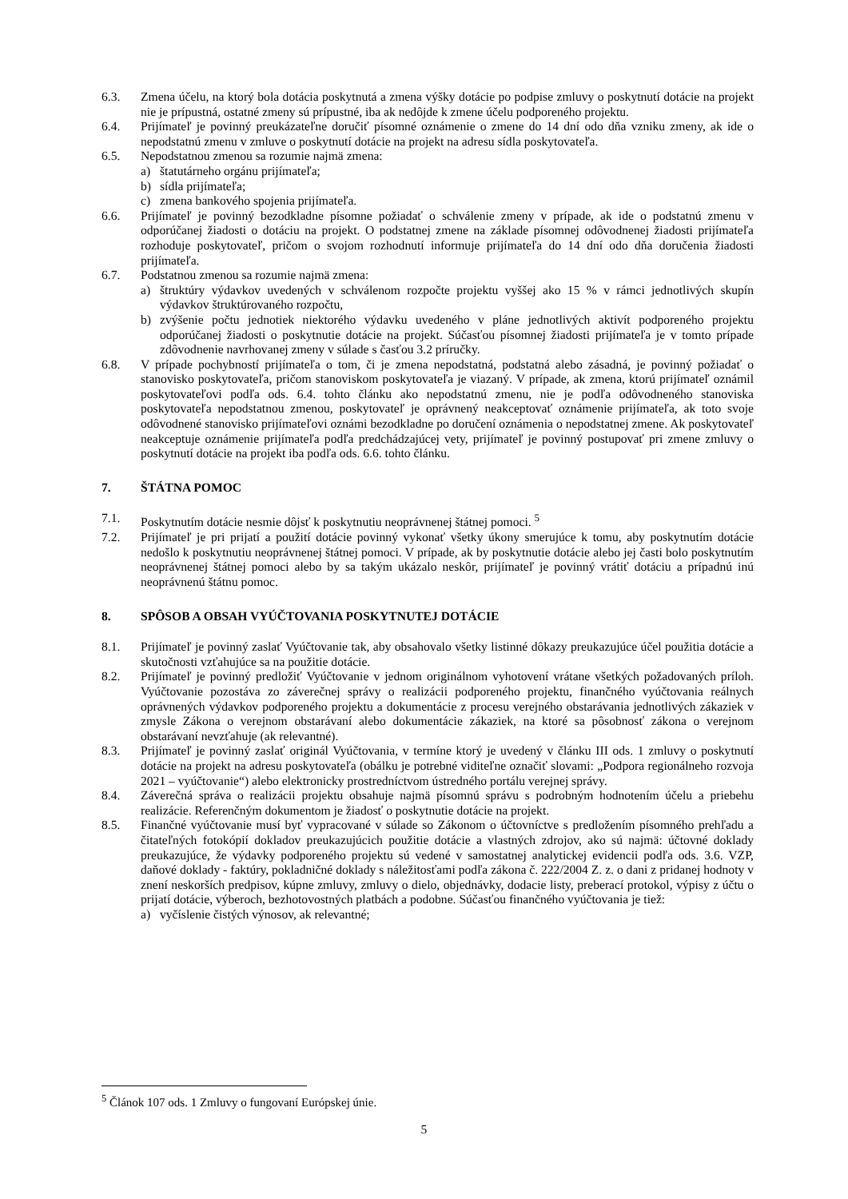6.3. Zmena účelu, na ktorý bola dotácia poskytnutá a zmena výšky dotácie po podpise zmluvy o poskytnutí dotácie na projekt nie je prípustná, ostatné zmeny sú prípustné, iba ak nedôjde k zmene účelu podporeného projektu.
6.4. Prijímateľ je povinný preukázateľne doručiť písomné oznámenie o zmene do 14 dní odo dňa vzniku zmeny, ak ide o nepodstatnú zmenu v zmluve o poskytnutí dotácie na projekt na adresu sídla poskytovateľa.
6.5. Nepodstatnou zmenou sa rozumie najmä zmena:
a) štatutárneho orgánu prijímateľa;
b) sídla prijímateľa;
c) zmena bankového spojenia prijímateľa.
6.6. Prijímateľ je povinný bezodkladne písomne požiadať o schválenie zmeny v prípade, ak ide o podstatnú zmenu v odporúčanej žiadosti o dotáciu na projekt. O podstatnej zmene na základe písomnej odôvodnenej žiadosti prijímateľa rozhoduje poskytovateľ, pričom o svojom rozhodnutí informuje prijímateľa do 14 dní odo dňa doručenia žiadosti prijímateľa.
6.7. Podstatnou zmenou sa rozumie najmä zmena:
a) štruktúry výdavkov uvedených v schválenom rozpočte projektu vyššej ako 15 % v rámci jednotlivých skupín výdavkov štruktúrovaného rozpočtu,
b) zvýšenie počtu jednotiek niektorého výdavku uvedeného v pláne jednotlivých aktivít podporeného projektu odporúčanej žiadosti o poskytnutie dotácie na projekt. Súčasťou písomnej žiadosti prijímateľa je v tomto prípade zdôvodnenie navrhovanej zmeny v súlade s časťou 3.2 príručky.
6.8. V prípade pochybností prijímateľa o tom, či je zmena nepodstatná, podstatná alebo zásadná, je povinný požiadať o stanovisko poskytovateľa, pričom stanoviskom poskytovateľa je viazaný. V prípade, ak zmena, ktorú prijímateľ oznámil poskytovateľovi podľa ods. 6.4. tohto článku ako nepodstatnú zmenu, nie je podľa odôvodneného stanoviska poskytovateľa nepodstatnou zmenou, poskytovateľ je oprávnený neakceptovať oznámenie prijímateľa, ak toto svoje odôvodnené stanovisko prijímateľovi oznámi bezodkladne po doručení oznámenia o nepodstatnej zmene. Ak poskytovateľ neakceptuje oznámenie prijímateľa podľa predchádzajúcej vety, prijímateľ je povinný postupovať pri zmene zmluvy o poskytnutí dotácie na projekt iba podľa ods. 6.6. tohto článku.
7. ŠTÁTNA POMOC
7.1. Poskytnutím dotácie nesmie dôjsť k poskytnutiu neoprávnenej štátnej pomoci. <sup>5</sup>
7.2. Prijímateľ je pri prijatí a použití dotácie povinný vykonať všetky úkony smerujúce k tomu, aby poskytnutím dotácie nedošlo k poskytnutiu neoprávnenej štátnej pomoci. V prípade, ak by poskytnutie dotácie alebo jej časti bolo poskytnutím neoprávnenej štátnej pomoci alebo by sa takým ukázalo neskôr, prijímateľ je povinný vrátiť dotáciu a prípadnú inú neoprávnenú štátnu pomoc.
8. SPÔSOB A OBSAH VYÚČTOVANIA POSKYTNUTEJ DOTÁCIE
8.1. Prijímateľ je povinný zaslať Vyúčtovanie tak, aby obsahovalo všetky listinné dôkazy preukazujúce účel použitia dotácie a skutočnosti vzťahujúce sa na použitie dotácie.
8.2. Prijímateľ je povinný predložiť Vyúčtovanie v jednom originálnom vyhotovení vrátane všetkých požadovaných príloh. Vyúčtovanie pozostáva zo záverečnej správy o realizácii podporeného projektu, finančného vyúčtovania reálnych oprávnených výdavkov podporeného projektu a dokumentácie z procesu verejného obstarávania jednotlivých zákaziek v zmysle Zákona o verejnom obstarávaní alebo dokumentácie zákaziek, na ktoré sa pôsobnosť zákona o verejnom obstarávaní nevzťahuje (ak relevantné).
8.3. Prijímateľ je povinný zaslať originál Vyúčtovania, v termíne ktorý je uvedený v článku III ods. 1 zmluvy o poskytnutí dotácie na projekt na adresu poskytovateľa (obálku je potrebné viditeľne označiť slovami: „Podpora regionálneho rozvoja 2021 – vyúčtovanie“) alebo elektronicky prostredníctvom ústredného portálu verejnej správy.
8.4. Záverečná správa o realizácii projektu obsahuje najmä písomnú správu s podrobným hodnotením účelu a priebehu realizácie. Referenčným dokumentom je žiadosť o poskytnutie dotácie na projekt.
8.5. Finančné vyúčtovanie musí byť vypracované v súlade so Zákonom o účtovníctve s predložením písomného prehľadu a čitateľných fotokópií dokladov preukazujúcich použitie dotácie a vlastných zdrojov, ako sú najmä: účtovné doklady preukazujúce, že výdavky podporeného projektu sú vedené v samostatnej analytickej evidencii podľa ods. 3.6. VZP, daňové doklady - faktúry, pokladničné doklady s náležitosťami podľa zákona č. 222/2004 Z. z. o dani z pridanej hodnoty v znení neskorších predpisov, kúpne zmluvy, zmluvy o dielo, objednávky, dodacie listy, preberací protokol, výpisy z účtu o prijatí dotácie, výberoch, bezhotovostných platbách a podobne. Súčasťou finančného vyúčtovania je tiež:
a) vyčíslenie čistých výnosov, ak relevantné;
<sup>5</sup> Článok 107 ods. 1 Zmluvy o fungovaní Európskej únie.
5